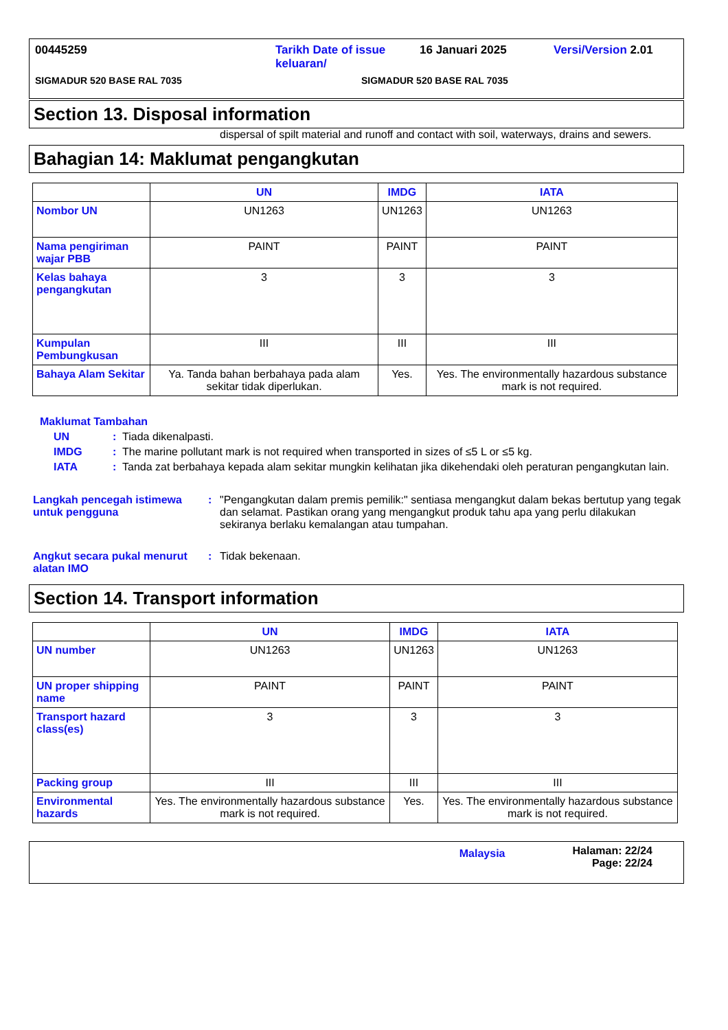00445259 Tarikh Date of issue keluaran/ 16 Januari 2025 Versi/Version 2.01
SIGMADUR 520 BASE RAL 7035 SIGMADUR 520 BASE RAL 7035
Section 13. Disposal information
dispersal of spilt material and runoff and contact with soil, waterways, drains and sewers.
Bahagian 14: Maklumat pengangkutan
| | UN | IMDG | IATA |
| --- | --- | --- | --- |
| Nombor UN | UN1263 | UN1263 | UN1263 |
| Nama pengiriman wajar PBB | PAINT | PAINT | PAINT |
| Kelas bahaya pengangkutan | 3 | 3 | 3 |
| Kumpulan Pembungkusan | III | III | III |
| Bahaya Alam Sekitar | Ya. Tanda bahan berbahaya pada alam sekitar tidak diperlukan. | Yes. | Yes. The environmentally hazardous substance mark is not required. |
Maklumat Tambahan
UN: Tiada dikenalpasti.
IMDG: The marine pollutant mark is not required when transported in sizes of ≤5 L or ≤5 kg.
IATA: Tanda zat berbahaya kepada alam sekitar mungkin kelihatan jika dikehendaki oleh peraturan pengangkutan lain.
Langkah pencegah istimewa untuk pengguna: "Pengangkutan dalam premis pemilik:" sentiasa mengangkut dalam bekas bertutup yang tegak dan selamat. Pastikan orang yang mengangkut produk tahu apa yang perlu dilakukan sekiranya berlaku kemalangan atau tumpahan.
Angkut secara pukal menurut alatan IMO: Tidak bekenaan.
Section 14. Transport information
| | UN | IMDG | IATA |
| --- | --- | --- | --- |
| UN number | UN1263 | UN1263 | UN1263 |
| UN proper shipping name | PAINT | PAINT | PAINT |
| Transport hazard class(es) | 3 | 3 | 3 |
| Packing group | III | III | III |
| Environmental hazards | Yes. The environmentally hazardous substance mark is not required. | Yes. | Yes. The environmentally hazardous substance mark is not required. |
Malaysia Halaman: 22/24
Page: 22/24